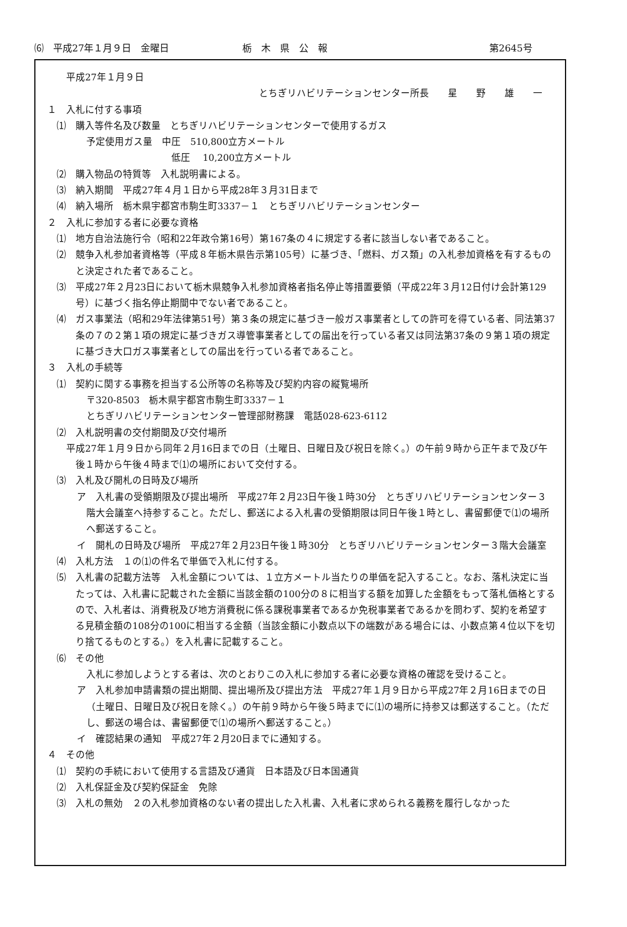⑹　平成27年１月９日　金曜日 栃　木　県　公　報 第2645号
平成27年１月９日
とちぎリハビリテーションセンター所長　　星　　野　　雄　　一
１　入札に付する事項
⑴　購入等件名及び数量　とちぎリハビリテーションセンターで使用するガス
予定使用ガス量　中圧　510,800立方メートル
低圧　 10,200立方メートル
⑵　購入物品の特質等　入札説明書による。
⑶　納入期間　平成27年４月１日から平成28年３月31日まで
⑷　納入場所　栃木県宇都宮市駒生町3337－１　とちぎリハビリテーションセンター
２　入札に参加する者に必要な資格
⑴　地方自治法施行令（昭和22年政令第16号）第167条の４に規定する者に該当しない者であること。
⑵　競争入札参加者資格等（平成８年栃木県告示第105号）に基づき、「燃料、ガス類」の入札参加資格を有するものと決定された者であること。
⑶　平成27年２月23日において栃木県競争入札参加資格者指名停止等措置要領（平成22年３月12日付け会計第129号）に基づく指名停止期間中でない者であること。
⑷　ガス事業法（昭和29年法律第51号）第３条の規定に基づき一般ガス事業者としての許可を得ている者、同法第37条の７の２第１項の規定に基づきガス導管事業者としての届出を行っている者又は同法第37条の９第１項の規定に基づき大口ガス事業者としての届出を行っている者であること。
３　入札の手続等
⑴　契約に関する事務を担当する公所等の名称等及び契約内容の縦覧場所
〒320-8503　栃木県宇都宮市駒生町3337－１
とちぎリハビリテーションセンター管理部財務課　電話028-623-6112
⑵　入札説明書の交付期間及び交付場所
　平成27年１月９日から同年２月16日までの日（土曜日、日曜日及び祝日を除く。）の午前９時から正午まで及び午後１時から午後４時まで⑴の場所において交付する。
⑶　入札及び開札の日時及び場所
ア　入札書の受領期限及び提出場所　平成27年２月23日午後１時30分　とちぎリハビリテーションセンター３階大会議室へ持参すること。ただし、郵送による入札書の受領期限は同日午後１時とし、書留郵便で⑴の場所へ郵送すること。
イ　開札の日時及び場所　平成27年２月23日午後１時30分　とちぎリハビリテーションセンター３階大会議室
⑷　入札方法　１の⑴の件名で単価で入札に付する。
⑸　入札書の記載方法等　入札金額については、１立方メートル当たりの単価を記入すること。なお、落札決定に当たっては、入札書に記載された金額に当該金額の100分の８に相当する額を加算した金額をもって落札価格とするので、入札者は、消費税及び地方消費税に係る課税事業者であるか免税事業者であるかを問わず、契約を希望する見積金額の108分の100に相当する金額（当該金額に小数点以下の端数がある場合には、小数点第４位以下を切り捨てるものとする。）を入札書に記載すること。
⑹　その他
入札に参加しようとする者は、次のとおりこの入札に参加する者に必要な資格の確認を受けること。
ア　入札参加申請書類の提出期間、提出場所及び提出方法　平成27年１月９日から平成27年２月16日までの日（土曜日、日曜日及び祝日を除く。）の午前９時から午後５時までに⑴の場所に持参又は郵送すること。（ただし、郵送の場合は、書留郵便で⑴の場所へ郵送すること。）
イ　確認結果の通知　平成27年２月20日までに通知する。
４　その他
⑴　契約の手続において使用する言語及び通貨　日本語及び日本国通貨
⑵　入札保証金及び契約保証金　免除
⑶　入札の無効　２の入札参加資格のない者の提出した入札書、入札者に求められる義務を履行しなかった